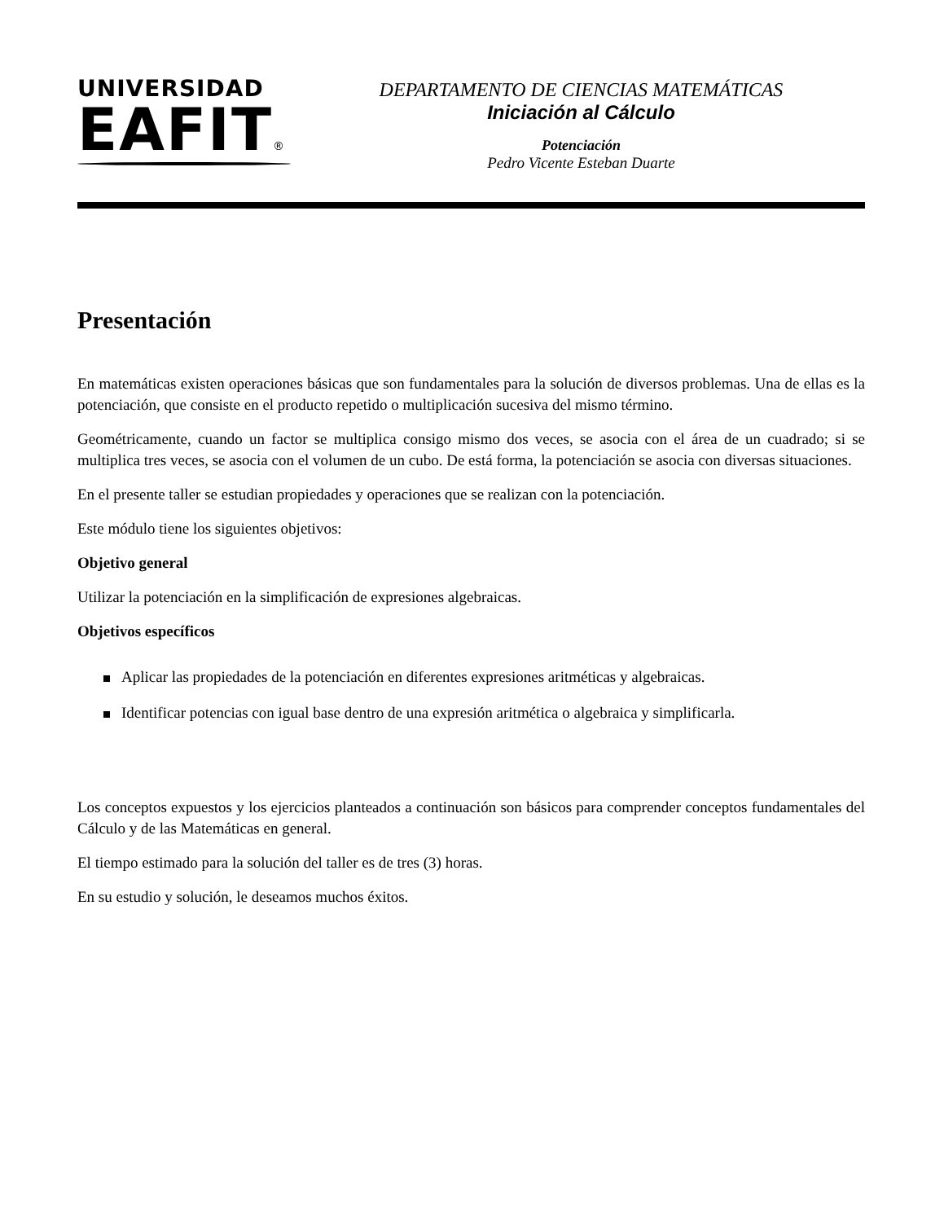UNIVERSIDAD
EAFIT®
DEPARTAMENTO DE CIENCIAS MATEMÁTICAS
Iniciación al Cálculo
Potenciación
Pedro Vicente Esteban Duarte
Presentación
En matemáticas existen operaciones básicas que son fundamentales para la solución de diversos problemas. Una de ellas es la potenciación, que consiste en el producto repetido o multiplicación sucesiva del mismo término.
Geométricamente, cuando un factor se multiplica consigo mismo dos veces, se asocia con el área de un cuadrado; si se multiplica tres veces, se asocia con el volumen de un cubo. De está forma, la potenciación se asocia con diversas situaciones.
En el presente taller se estudian propiedades y operaciones que se realizan con la potenciación.
Este módulo tiene los siguientes objetivos:
Objetivo general
Utilizar la potenciación en la simplificación de expresiones algebraicas.
Objetivos específicos
Aplicar las propiedades de la potenciación en diferentes expresiones aritméticas y algebraicas.
Identificar potencias con igual base dentro de una expresión aritmética o algebraica y simplificarla.
Los conceptos expuestos y los ejercicios planteados a continuación son básicos para comprender conceptos fundamentales del Cálculo y de las Matemáticas en general.
El tiempo estimado para la solución del taller es de tres (3) horas.
En su estudio y solución, le deseamos muchos éxitos.